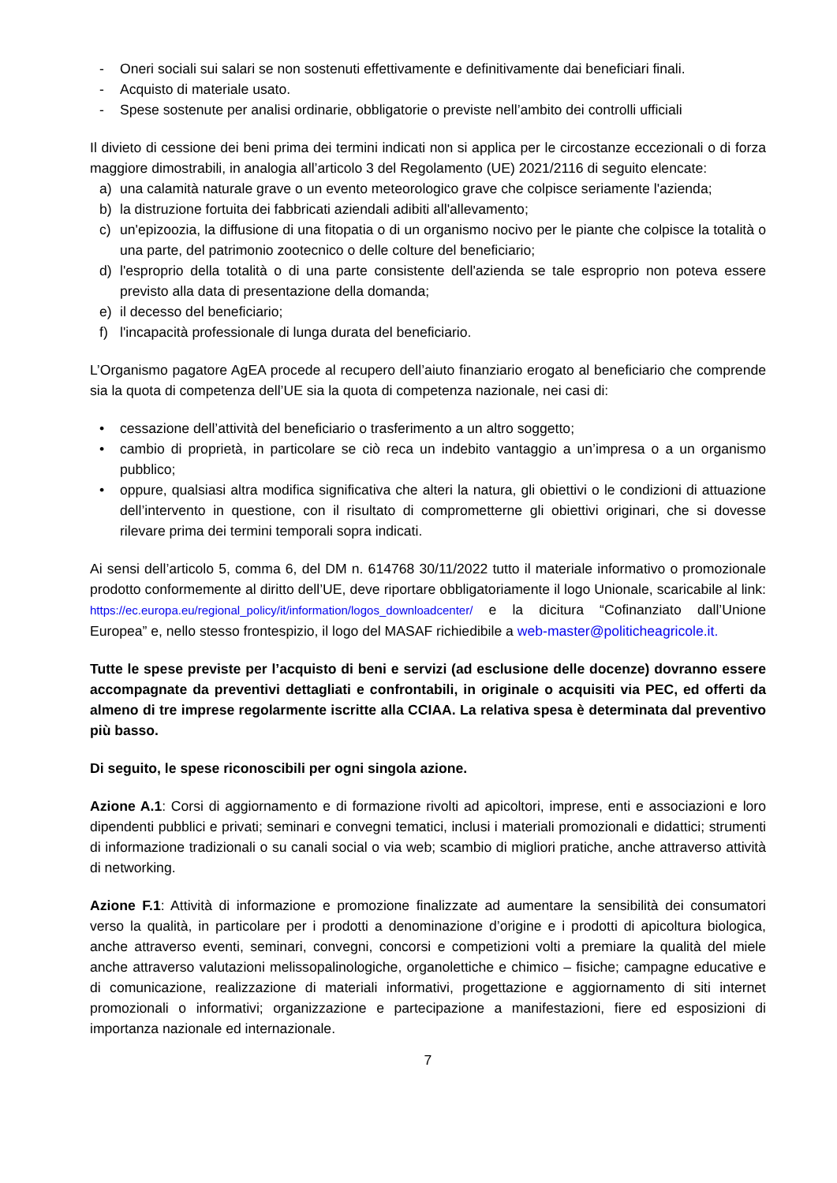- Oneri sociali sui salari se non sostenuti effettivamente e definitivamente dai beneficiari finali.
- Acquisto di materiale usato.
- Spese sostenute per analisi ordinarie, obbligatorie o previste nell’ambito dei controlli ufficiali
Il divieto di cessione dei beni prima dei termini indicati non si applica per le circostanze eccezionali o di forza maggiore dimostrabili, in analogia all’articolo 3 del Regolamento (UE) 2021/2116 di seguito elencate:
a) una calamità naturale grave o un evento meteorologico grave che colpisce seriamente l'azienda;
b) la distruzione fortuita dei fabbricati aziendali adibiti all'allevamento;
c) un'epizoozia, la diffusione di una fitopatia o di un organismo nocivo per le piante che colpisce la totalità o una parte, del patrimonio zootecnico o delle colture del beneficiario;
d) l'esproprio della totalità o di una parte consistente dell'azienda se tale esproprio non poteva essere previsto alla data di presentazione della domanda;
e) il decesso del beneficiario;
f) l'incapacità professionale di lunga durata del beneficiario.
L’Organismo pagatore AgEA procede al recupero dell’aiuto finanziario erogato al beneficiario che comprende sia la quota di competenza dell’UE sia la quota di competenza nazionale, nei casi di:
• cessazione dell’attività del beneficiario o trasferimento a un altro soggetto;
• cambio di proprietà, in particolare se ciò reca un indebito vantaggio a un’impresa o a un organismo pubblico;
• oppure, qualsiasi altra modifica significativa che alteri la natura, gli obiettivi o le condizioni di attuazione dell’intervento in questione, con il risultato di comprometterne gli obiettivi originari, che si dovesse rilevare prima dei termini temporali sopra indicati.
Ai sensi dell’articolo 5, comma 6, del DM n. 614768 30/11/2022 tutto il materiale informativo o promozionale prodotto conformemente al diritto dell’UE, deve riportare obbligatoriamente il logo Unionale, scaricabile al link: https://ec.europa.eu/regional_policy/it/information/logos_downloadcenter/ e la dicitura “Cofinanziato dall’Unione Europea” e, nello stesso frontespizio, il logo del MASAF richiedibile a web-master@politicheagricole.it.
Tutte le spese previste per l’acquisto di beni e servizi (ad esclusione delle docenze) dovranno essere accompagnate da preventivi dettagliati e confrontabili, in originale o acquisiti via PEC, ed offerti da almeno di tre imprese regolarmente iscritte alla CCIAA. La relativa spesa è determinata dal preventivo più basso.
Di seguito, le spese riconoscibili per ogni singola azione.
Azione A.1: Corsi di aggiornamento e di formazione rivolti ad apicoltori, imprese, enti e associazioni e loro dipendenti pubblici e privati; seminari e convegni tematici, inclusi i materiali promozionali e didattici; strumenti di informazione tradizionali o su canali social o via web; scambio di migliori pratiche, anche attraverso attività di networking.
Azione F.1: Attività di informazione e promozione finalizzate ad aumentare la sensibilità dei consumatori verso la qualità, in particolare per i prodotti a denominazione d’origine e i prodotti di apicoltura biologica, anche attraverso eventi, seminari, convegni, concorsi e competizioni volti a premiare la qualità del miele anche attraverso valutazioni melissopalinologiche, organolettiche e chimico – fisiche; campagne educative e di comunicazione, realizzazione di materiali informativi, progettazione e aggiornamento di siti internet promozionali o informativi; organizzazione e partecipazione a manifestazioni, fiere ed esposizioni di importanza nazionale ed internazionale.
7